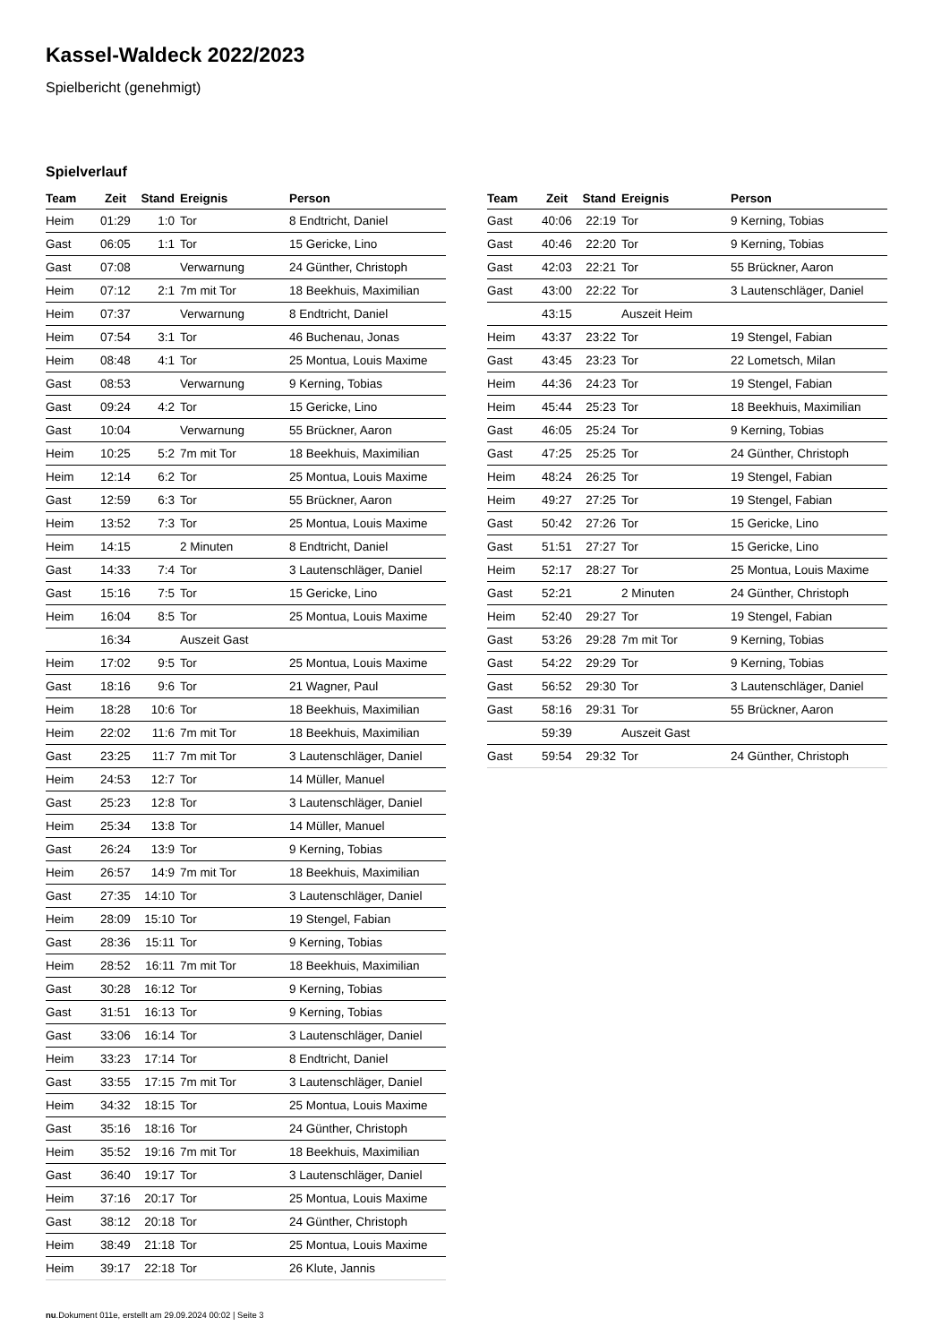Kassel-Waldeck 2022/2023
Spielbericht (genehmigt)
Spielverlauf
| Team | Zeit | Stand | Ereignis | Person |
| --- | --- | --- | --- | --- |
| Heim | 01:29 | 1:0 | Tor | 8 Endtricht, Daniel |
| Gast | 06:05 | 1:1 | Tor | 15 Gericke, Lino |
| Gast | 07:08 | | Verwarnung | 24 Günther, Christoph |
| Heim | 07:12 | 2:1 | 7m mit Tor | 18 Beekhuis, Maximilian |
| Heim | 07:37 | | Verwarnung | 8 Endtricht, Daniel |
| Heim | 07:54 | 3:1 | Tor | 46 Buchenau, Jonas |
| Heim | 08:48 | 4:1 | Tor | 25 Montua, Louis Maxime |
| Gast | 08:53 | | Verwarnung | 9 Kerning, Tobias |
| Gast | 09:24 | 4:2 | Tor | 15 Gericke, Lino |
| Gast | 10:04 | | Verwarnung | 55 Brückner, Aaron |
| Heim | 10:25 | 5:2 | 7m mit Tor | 18 Beekhuis, Maximilian |
| Heim | 12:14 | 6:2 | Tor | 25 Montua, Louis Maxime |
| Gast | 12:59 | 6:3 | Tor | 55 Brückner, Aaron |
| Heim | 13:52 | 7:3 | Tor | 25 Montua, Louis Maxime |
| Heim | 14:15 | | 2 Minuten | 8 Endtricht, Daniel |
| Gast | 14:33 | 7:4 | Tor | 3 Lautenschläger, Daniel |
| Gast | 15:16 | 7:5 | Tor | 15 Gericke, Lino |
| Heim | 16:04 | 8:5 | Tor | 25 Montua, Louis Maxime |
| | 16:34 | | Auszeit Gast | |
| Heim | 17:02 | 9:5 | Tor | 25 Montua, Louis Maxime |
| Gast | 18:16 | 9:6 | Tor | 21 Wagner, Paul |
| Heim | 18:28 | 10:6 | Tor | 18 Beekhuis, Maximilian |
| Heim | 22:02 | 11:6 | 7m mit Tor | 18 Beekhuis, Maximilian |
| Gast | 23:25 | 11:7 | 7m mit Tor | 3 Lautenschläger, Daniel |
| Heim | 24:53 | 12:7 | Tor | 14 Müller, Manuel |
| Gast | 25:23 | 12:8 | Tor | 3 Lautenschläger, Daniel |
| Heim | 25:34 | 13:8 | Tor | 14 Müller, Manuel |
| Gast | 26:24 | 13:9 | Tor | 9 Kerning, Tobias |
| Heim | 26:57 | 14:9 | 7m mit Tor | 18 Beekhuis, Maximilian |
| Gast | 27:35 | 14:10 | Tor | 3 Lautenschläger, Daniel |
| Heim | 28:09 | 15:10 | Tor | 19 Stengel, Fabian |
| Gast | 28:36 | 15:11 | Tor | 9 Kerning, Tobias |
| Heim | 28:52 | 16:11 | 7m mit Tor | 18 Beekhuis, Maximilian |
| Gast | 30:28 | 16:12 | Tor | 9 Kerning, Tobias |
| Gast | 31:51 | 16:13 | Tor | 9 Kerning, Tobias |
| Gast | 33:06 | 16:14 | Tor | 3 Lautenschläger, Daniel |
| Heim | 33:23 | 17:14 | Tor | 8 Endtricht, Daniel |
| Gast | 33:55 | 17:15 | 7m mit Tor | 3 Lautenschläger, Daniel |
| Heim | 34:32 | 18:15 | Tor | 25 Montua, Louis Maxime |
| Gast | 35:16 | 18:16 | Tor | 24 Günther, Christoph |
| Heim | 35:52 | 19:16 | 7m mit Tor | 18 Beekhuis, Maximilian |
| Gast | 36:40 | 19:17 | Tor | 3 Lautenschläger, Daniel |
| Heim | 37:16 | 20:17 | Tor | 25 Montua, Louis Maxime |
| Gast | 38:12 | 20:18 | Tor | 24 Günther, Christoph |
| Heim | 38:49 | 21:18 | Tor | 25 Montua, Louis Maxime |
| Heim | 39:17 | 22:18 | Tor | 26 Klute, Jannis |
| Team | Zeit | Stand | Ereignis | Person |
| --- | --- | --- | --- | --- |
| Gast | 40:06 | 22:19 | Tor | 9 Kerning, Tobias |
| Gast | 40:46 | 22:20 | Tor | 9 Kerning, Tobias |
| Gast | 42:03 | 22:21 | Tor | 55 Brückner, Aaron |
| Gast | 43:00 | 22:22 | Tor | 3 Lautenschläger, Daniel |
| | 43:15 | | Auszeit Heim | |
| Heim | 43:37 | 23:22 | Tor | 19 Stengel, Fabian |
| Gast | 43:45 | 23:23 | Tor | 22 Lometsch, Milan |
| Heim | 44:36 | 24:23 | Tor | 19 Stengel, Fabian |
| Heim | 45:44 | 25:23 | Tor | 18 Beekhuis, Maximilian |
| Gast | 46:05 | 25:24 | Tor | 9 Kerning, Tobias |
| Gast | 47:25 | 25:25 | Tor | 24 Günther, Christoph |
| Heim | 48:24 | 26:25 | Tor | 19 Stengel, Fabian |
| Heim | 49:27 | 27:25 | Tor | 19 Stengel, Fabian |
| Gast | 50:42 | 27:26 | Tor | 15 Gericke, Lino |
| Gast | 51:51 | 27:27 | Tor | 15 Gericke, Lino |
| Heim | 52:17 | 28:27 | Tor | 25 Montua, Louis Maxime |
| Gast | 52:21 | | 2 Minuten | 24 Günther, Christoph |
| Heim | 52:40 | 29:27 | Tor | 19 Stengel, Fabian |
| Gast | 53:26 | 29:28 | 7m mit Tor | 9 Kerning, Tobias |
| Gast | 54:22 | 29:29 | Tor | 9 Kerning, Tobias |
| Gast | 56:52 | 29:30 | Tor | 3 Lautenschläger, Daniel |
| Gast | 58:16 | 29:31 | Tor | 55 Brückner, Aaron |
| | 59:39 | | Auszeit Gast | |
| Gast | 59:54 | 29:32 | Tor | 24 Günther, Christoph |
nu.Dokument 011e, erstellt am 29.09.2024 00:02 | Seite 3